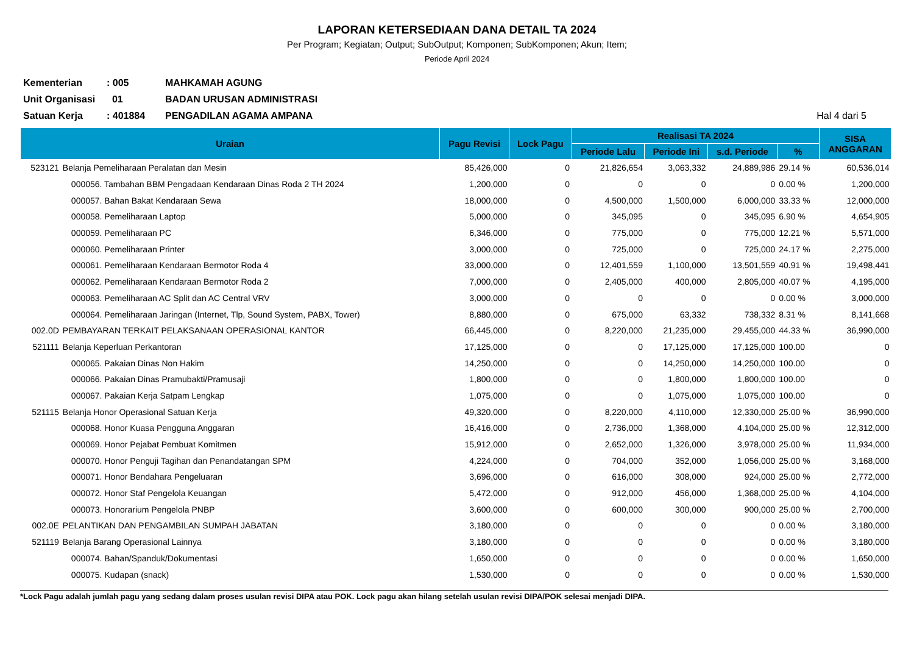LAPORAN KETERSEDIAAN DANA DETAIL TA 2024
Per Program; Kegiatan; Output; SubOutput; Komponen; SubKomponen; Akun; Item;
Periode April 2024
Kementerian: 005 MAHKAMAH AGUNG
Unit Organisasi 01 BADAN URUSAN ADMINISTRASI
Satuan Kerja: 401884 PENGADILAN AGAMA AMPANA Hal 4 dari 5
| Uraian | | Pagu Revisi | Lock Pagu | Realisasi TA 2024 | | | | SISA ANGGARAN |
| --- | --- | --- | --- | --- | --- | --- | --- | --- |
| | | | | Periode Lalu | Periode Ini | s.d. Periode | % | |
| 523121 | Belanja Pemeliharaan Peralatan dan Mesin | 85,426,000 | 0 | 21,826,654 | 3,063,332 | 24,889,986 | 29.14 % | 60,536,014 |
| | 000056. Tambahan BBM Pengadaan Kendaraan Dinas Roda 2 TH 2024 | 1,200,000 | 0 | 0 | 0 | 0 | 0.00 % | 1,200,000 |
| | 000057. Bahan Bakat Kendaraan Sewa | 18,000,000 | 0 | 4,500,000 | 1,500,000 | 6,000,000 | 33.33 % | 12,000,000 |
| | 000058. Pemeliharaan Laptop | 5,000,000 | 0 | 345,095 | 0 | 345,095 | 6.90 % | 4,654,905 |
| | 000059. Pemeliharaan PC | 6,346,000 | 0 | 775,000 | 0 | 775,000 | 12.21 % | 5,571,000 |
| | 000060. Pemeliharaan Printer | 3,000,000 | 0 | 725,000 | 0 | 725,000 | 24.17 % | 2,275,000 |
| | 000061. Pemeliharaan Kendaraan Bermotor Roda 4 | 33,000,000 | 0 | 12,401,559 | 1,100,000 | 13,501,559 | 40.91 % | 19,498,441 |
| | 000062. Pemeliharaan Kendaraan Bermotor Roda 2 | 7,000,000 | 0 | 2,405,000 | 400,000 | 2,805,000 | 40.07 % | 4,195,000 |
| | 000063. Pemeliharaan AC Split dan AC Central VRV | 3,000,000 | 0 | 0 | 0 | 0 | 0.00 % | 3,000,000 |
| | 000064. Pemeliharaan Jaringan (Internet, Tlp, Sound System, PABX, Tower) | 8,880,000 | 0 | 675,000 | 63,332 | 738,332 | 8.31 % | 8,141,668 |
| 002.0D | PEMBAYARAN TERKAIT PELAKSANAAN OPERASIONAL KANTOR | 66,445,000 | 0 | 8,220,000 | 21,235,000 | 29,455,000 | 44.33 % | 36,990,000 |
| 521111 | Belanja Keperluan Perkantoran | 17,125,000 | 0 | 0 | 17,125,000 | 17,125,000 | 100.00 | 0 |
| | 000065. Pakaian Dinas Non Hakim | 14,250,000 | 0 | 0 | 14,250,000 | 14,250,000 | 100.00 | 0 |
| | 000066. Pakaian Dinas Pramubakti/Pramusaji | 1,800,000 | 0 | 0 | 1,800,000 | 1,800,000 | 100.00 | 0 |
| | 000067. Pakaian Kerja Satpam Lengkap | 1,075,000 | 0 | 0 | 1,075,000 | 1,075,000 | 100.00 | 0 |
| 521115 | Belanja Honor Operasional Satuan Kerja | 49,320,000 | 0 | 8,220,000 | 4,110,000 | 12,330,000 | 25.00 % | 36,990,000 |
| | 000068. Honor Kuasa Pengguna Anggaran | 16,416,000 | 0 | 2,736,000 | 1,368,000 | 4,104,000 | 25.00 % | 12,312,000 |
| | 000069. Honor Pejabat Pembuat Komitmen | 15,912,000 | 0 | 2,652,000 | 1,326,000 | 3,978,000 | 25.00 % | 11,934,000 |
| | 000070. Honor Penguji Tagihan dan Penandatangan SPM | 4,224,000 | 0 | 704,000 | 352,000 | 1,056,000 | 25.00 % | 3,168,000 |
| | 000071. Honor Bendahara Pengeluaran | 3,696,000 | 0 | 616,000 | 308,000 | 924,000 | 25.00 % | 2,772,000 |
| | 000072. Honor Staf Pengelola Keuangan | 5,472,000 | 0 | 912,000 | 456,000 | 1,368,000 | 25.00 % | 4,104,000 |
| | 000073. Honorarium Pengelola PNBP | 3,600,000 | 0 | 600,000 | 300,000 | 900,000 | 25.00 % | 2,700,000 |
| 002.0E | PELANTIKAN DAN PENGAMBILAN SUMPAH JABATAN | 3,180,000 | 0 | 0 | 0 | 0 | 0.00 % | 3,180,000 |
| 521119 | Belanja Barang Operasional Lainnya | 3,180,000 | 0 | 0 | 0 | 0 | 0.00 % | 3,180,000 |
| | 000074. Bahan/Spanduk/Dokumentasi | 1,650,000 | 0 | 0 | 0 | 0 | 0.00 % | 1,650,000 |
| | 000075. Kudapan (snack) | 1,530,000 | 0 | 0 | 0 | 0 | 0.00 % | 1,530,000 |
*Lock Pagu adalah jumlah pagu yang sedang dalam proses usulan revisi DIPA atau POK. Lock pagu akan hilang setelah usulan revisi DIPA/POK selesai menjadi DIPA.